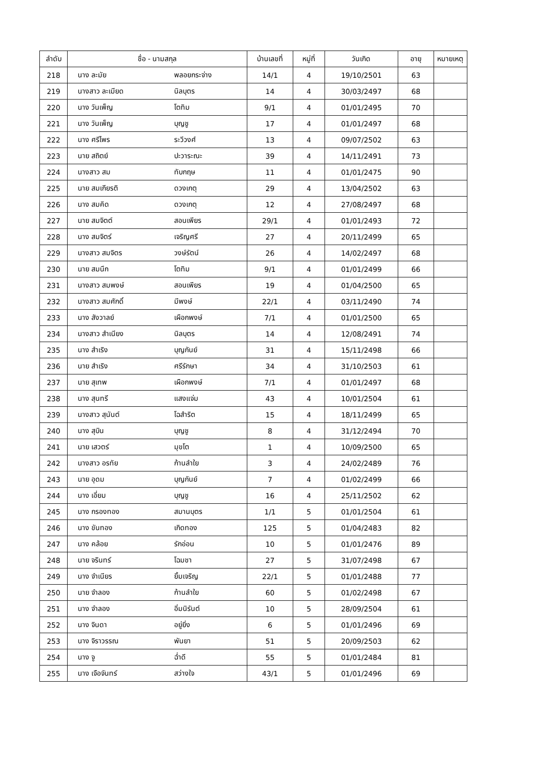| ลำดับ | ชื่อ - นามสกุล | | บ้านเลขที่ | หมู่ที่ | วันเกิด | อายุ | หมายเหตุ |
| --- | --- | --- | --- | --- | --- | --- | --- |
| 218 | นาง ละมัย | พลอยกระจ่าง | 14/1 | 4 | 19/10/2501 | 63 | |
| 219 | นางสาว ละเมียด | นิลบุตร | 14 | 4 | 30/03/2497 | 68 | |
| 220 | นาง วันเพ็ญ | โตทิม | 9/1 | 4 | 01/01/2495 | 70 | |
| 221 | นาง วันเพ็ญ | บุญชู | 17 | 4 | 01/01/2497 | 68 | |
| 222 | นาง ศรีไพร | ระวีวงศ์ | 13 | 4 | 09/07/2502 | 63 | |
| 223 | นาย สถิตย์ | ปะวาระณะ | 39 | 4 | 14/11/2491 | 73 | |
| 224 | นางสาว สม | ทับกฤษ | 11 | 4 | 01/01/2475 | 90 | |
| 225 | นาย สมเกียรติ | ดวงเกตุ | 29 | 4 | 13/04/2502 | 63 | |
| 226 | นาง สมคิด | ดวงเกตุ | 12 | 4 | 27/08/2497 | 68 | |
| 227 | นาย สมจิตต์ | สอนเพียร | 29/1 | 4 | 01/01/2493 | 72 | |
| 228 | นาง สมจิตร์ | เจริญศรี | 27 | 4 | 20/11/2499 | 65 | |
| 229 | นางสาว สมจิตร | วงษ์รัตน์ | 26 | 4 | 14/02/2497 | 68 | |
| 230 | นาย สมนึก | โตทิม | 9/1 | 4 | 01/01/2499 | 66 | |
| 231 | นางสาว สมพงษ์ | สอนเพียร | 19 | 4 | 01/04/2500 | 65 | |
| 232 | นางสาว สมศักดิ์ | มีพงษ์ | 22/1 | 4 | 03/11/2490 | 74 | |
| 233 | นาง สังวาลย์ | เผือกพงษ์ | 7/1 | 4 | 01/01/2500 | 65 | |
| 234 | นางสาว สำเนียง | นิลบุตร | 14 | 4 | 12/08/2491 | 74 | |
| 235 | นาง สำเริง | บุญกันย์ | 31 | 4 | 15/11/2498 | 66 | |
| 236 | นาย สำเริง | ศรีรักษา | 34 | 4 | 31/10/2503 | 61 | |
| 237 | นาย สุเทพ | เผือกพงษ์ | 7/1 | 4 | 01/01/2497 | 68 | |
| 238 | นาง สุนทรี | แสงแจ่ม | 43 | 4 | 10/01/2504 | 61 | |
| 239 | นางสาว สุนันต์ | โฉสำริต | 15 | 4 | 18/11/2499 | 65 | |
| 240 | นาง สุบิน | บุญชู | 8 | 4 | 31/12/2494 | 70 | |
| 241 | นาย เสวตร์ | มุขโต | 1 | 4 | 10/09/2500 | 65 | |
| 242 | นางสาว อรทัย | ก้านลำใย | 3 | 4 | 24/02/2489 | 76 | |
| 243 | นาย อุดม | บุญกันย์ | 7 | 4 | 01/02/2499 | 66 | |
| 244 | นาง เอี่ยม | บุญชู | 16 | 4 | 25/11/2502 | 62 | |
| 245 | นาง กรองทอง | สมานบุตร | 1/1 | 5 | 01/01/2504 | 61 | |
| 246 | นาง ขันทอง | เกิดทอง | 125 | 5 | 01/04/2483 | 82 | |
| 247 | นาง คล้อย | รักอ่อน | 10 | 5 | 01/01/2476 | 89 | |
| 248 | นาย จรินทร์ | โฉมชา | 27 | 5 | 31/07/2498 | 67 | |
| 249 | นาง จำเนียร | ยิ้มเจริญ | 22/1 | 5 | 01/01/2488 | 77 | |
| 250 | นาย จำลอง | ก้านลำใย | 60 | 5 | 01/02/2498 | 67 | |
| 251 | นาง จำลอง | อิ่มนิรันต์ | 10 | 5 | 28/09/2504 | 61 | |
| 252 | นาง จินดา | อยู่ยิ่ง | 6 | 5 | 01/01/2496 | 69 | |
| 253 | นาง จิราวรรณ | พันยา | 51 | 5 | 20/09/2503 | 62 | |
| 254 | นาง จู | ฉ่ำดี | 55 | 5 | 01/01/2484 | 81 | |
| 255 | นาง เจือจันทร์ | สว่างใจ | 43/1 | 5 | 01/01/2496 | 69 | |